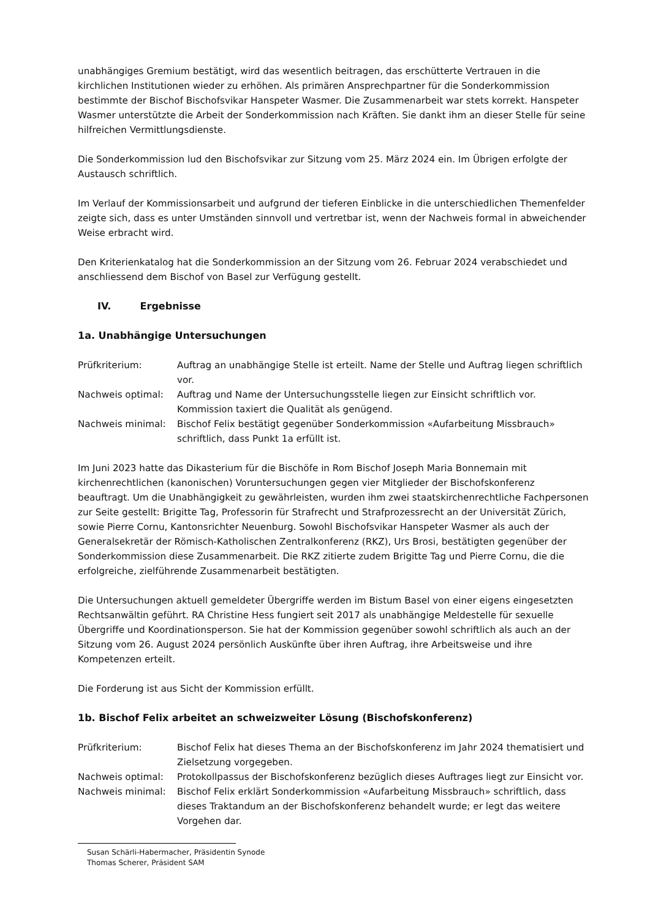unabhängiges Gremium bestätigt, wird das wesentlich beitragen, das erschütterte Vertrauen in die kirchlichen Institutionen wieder zu erhöhen. Als primären Ansprechpartner für die Sonderkommission bestimmte der Bischof Bischofsvikar Hanspeter Wasmer. Die Zusammenarbeit war stets korrekt. Hanspeter Wasmer unterstützte die Arbeit der Sonderkommission nach Kräften. Sie dankt ihm an dieser Stelle für seine hilfreichen Vermittlungsdienste.
Die Sonderkommission lud den Bischofsvikar zur Sitzung vom 25. März 2024 ein. Im Übrigen erfolgte der Austausch schriftlich.
Im Verlauf der Kommissionsarbeit und aufgrund der tieferen Einblicke in die unterschiedlichen Themenfelder zeigte sich, dass es unter Umständen sinnvoll und vertretbar ist, wenn der Nachweis formal in abweichender Weise erbracht wird.
Den Kriterienkatalog hat die Sonderkommission an der Sitzung vom 26. Februar 2024 verabschiedet und anschliessend dem Bischof von Basel zur Verfügung gestellt.
IV. Ergebnisse
1a. Unabhängige Untersuchungen
| Prüfkriterium: | Auftrag an unabhängige Stelle ist erteilt. Name der Stelle und Auftrag liegen schriftlich vor. |
| Nachweis optimal: | Auftrag und Name der Untersuchungsstelle liegen zur Einsicht schriftlich vor. Kommission taxiert die Qualität als genügend. |
| Nachweis minimal: | Bischof Felix bestätigt gegenüber Sonderkommission «Aufarbeitung Missbrauch» schriftlich, dass Punkt 1a erfüllt ist. |
Im Juni 2023 hatte das Dikasterium für die Bischöfe in Rom Bischof Joseph Maria Bonnemain mit kirchenrechtlichen (kanonischen) Voruntersuchungen gegen vier Mitglieder der Bischofskonferenz beauftragt. Um die Unabhängigkeit zu gewährleisten, wurden ihm zwei staatskirchenrechtliche Fachpersonen zur Seite gestellt: Brigitte Tag, Professorin für Strafrecht und Strafprozessrecht an der Universität Zürich, sowie Pierre Cornu, Kantonsrichter Neuenburg. Sowohl Bischofsvikar Hanspeter Wasmer als auch der Generalsekretär der Römisch-Katholischen Zentralkonferenz (RKZ), Urs Brosi, bestätigten gegenüber der Sonderkommission diese Zusammenarbeit. Die RKZ zitierte zudem Brigitte Tag und Pierre Cornu, die die erfolgreiche, zielführende Zusammenarbeit bestätigten.
Die Untersuchungen aktuell gemeldeter Übergriffe werden im Bistum Basel von einer eigens eingesetzten Rechtsanwältin geführt. RA Christine Hess fungiert seit 2017 als unabhängige Meldestelle für sexuelle Übergriffe und Koordinationsperson. Sie hat der Kommission gegenüber sowohl schriftlich als auch an der Sitzung vom 26. August 2024 persönlich Auskünfte über ihren Auftrag, ihre Arbeitsweise und ihre Kompetenzen erteilt.
Die Forderung ist aus Sicht der Kommission erfüllt.
1b. Bischof Felix arbeitet an schweizweiter Lösung (Bischofskonferenz)
| Prüfkriterium: | Bischof Felix hat dieses Thema an der Bischofskonferenz im Jahr 2024 thematisiert und Zielsetzung vorgegeben. |
| Nachweis optimal: | Protokollpassus der Bischofskonferenz bezüglich dieses Auftrages liegt zur Einsicht vor. |
| Nachweis minimal: | Bischof Felix erklärt Sonderkommission «Aufarbeitung Missbrauch» schriftlich, dass dieses Traktandum an der Bischofskonferenz behandelt wurde; er legt das weitere Vorgehen dar. |
Susan Schärli-Habermacher, Präsidentin Synode
Thomas Scherer, Präsident SAM